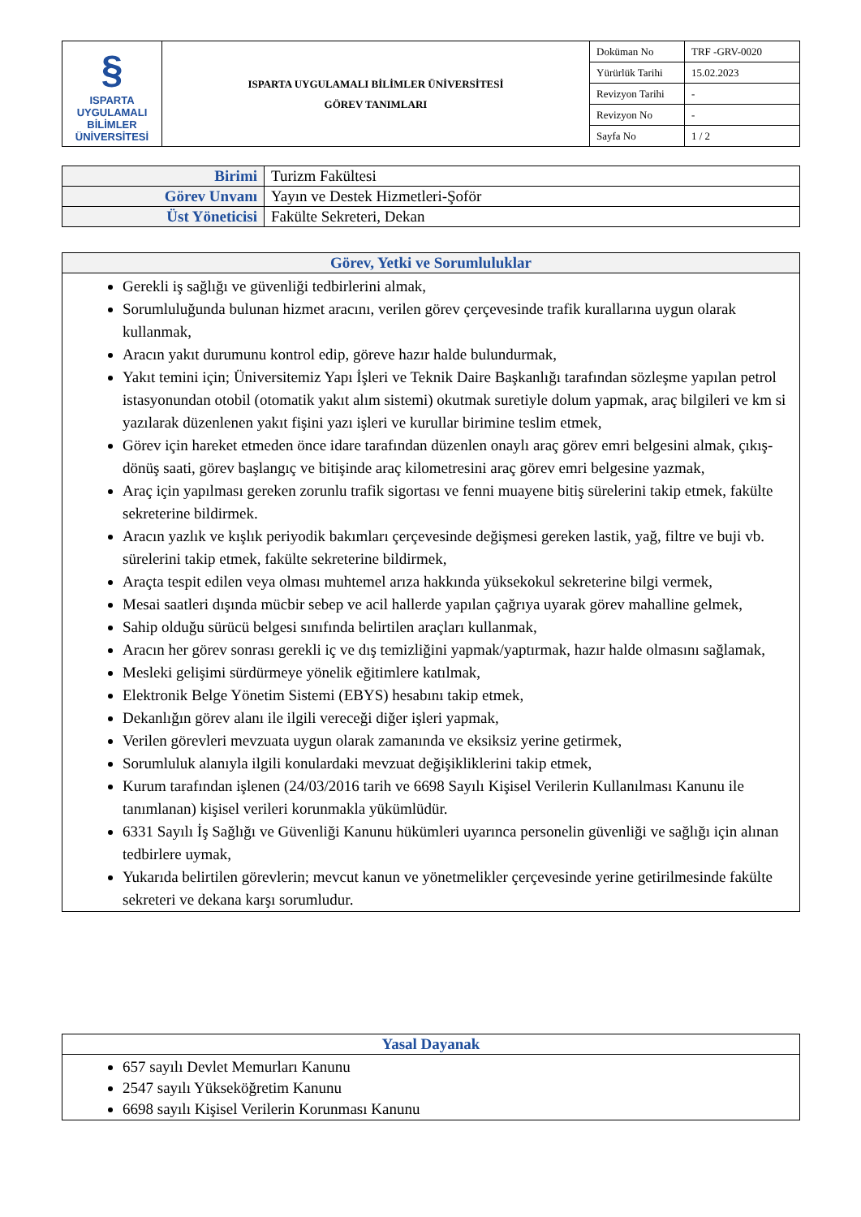| § ISPARTA UYGULAMALI BİLİMLER ÜNİVERSİTESİ | ISPARTA UYGULAMALI BİLİMLER ÜNİVERSİTESİ GÖREV TANIMLARI | Doküman No | TRF -GRV-0020 |
| | | Yürürlük Tarihi | 15.02.2023 |
| | | Revizyon Tarihi | - |
| | | Revizyon No | - |
| | | Sayfa No | 1 / 2 |
| Birimi | Turizm Fakültesi |
| Görev Unvanı | Yayın ve Destek Hizmetleri-Şoför |
| Üst Yöneticisi | Fakülte Sekreteri, Dekan |
| Görev, Yetki ve Sorumluluklar |
| --- |
| Gerekli iş sağlığı ve güvenliği tedbirlerini almak, Sorumluluğunda bulunan hizmet aracını, verilen görev çerçevesinde trafik kurallarına uygun olarak kullanmak, Aracın yakıt durumunu kontrol edip, göreve hazır halde bulundurmak, Yakıt temini için; Üniversitemiz Yapı İşleri ve Teknik Daire Başkanlığı tarafından sözleşme yapılan petrol istasyonundan otobil (otomatik yakıt alım sistemi) okutmak suretiyle dolum yapmak, araç bilgileri ve km si yazılarak düzenlenen yakıt fişini yazı işleri ve kurullar birimine teslim etmek, Görev için hareket etmeden önce idare tarafından düzenlen onaylı araç görev emri belgesini almak, çıkış-dönüş saati, görev başlangıç ve bitişinde araç kilometresini araç görev emri belgesine yazmak, Araç için yapılması gereken zorunlu trafik sigortası ve fenni muayene bitiş sürelerini takip etmek, fakülte sekreterine bildirmek. Aracın yazlık ve kışlık periyodik bakımları çerçevesinde değişmesi gereken lastik, yağ, filtre ve buji vb. sürelerini takip etmek, fakülte sekreterine bildirmek, Araçta tespit edilen veya olması muhtemel arıza hakkında yüksekokul sekreterine bilgi vermek, Mesai saatleri dışında mücbir sebep ve acil hallerde yapılan çağrıya uyarak görev mahalline gelmek, Sahip olduğu sürücü belgesi sınıfında belirtilen araçları kullanmak, Aracın her görev sonrası gerekli iç ve dış temizliğini yapmak/yaptırmak, hazır halde olmasını sağlamak, Mesleki gelişimi sürdürmeye yönelik eğitimlere katılmak, Elektronik Belge Yönetim Sistemi (EBYS) hesabını takip etmek, Dekanlığın görev alanı ile ilgili vereceği diğer işleri yapmak, Verilen görevleri mevzuata uygun olarak zamanında ve eksiksiz yerine getirmek, Sorumluluk alanıyla ilgili konulardaki mevzuat değişikliklerini takip etmek, Kurum tarafından işlenen (24/03/2016 tarih ve 6698 Sayılı Kişisel Verilerin Kullanılması Kanunu ile tanımlanan) kişisel verileri korunmakla yükümlüdür. 6331 Sayılı İş Sağlığı ve Güvenliği Kanunu hükümleri uyarınca personelin güvenliği ve sağlığı için alınan tedbirlere uymak, Yukarıda belirtilen görevlerin; mevcut kanun ve yönetmelikler çerçevesinde yerine getirilmesinde fakülte sekreteri ve dekana karşı sorumludur. |
| Yasal Dayanak |
| --- |
| 657 sayılı Devlet Memurları Kanunu 2547 sayılı Yükseköğretim Kanunu 6698 sayılı Kişisel Verilerin Korunması Kanunu |